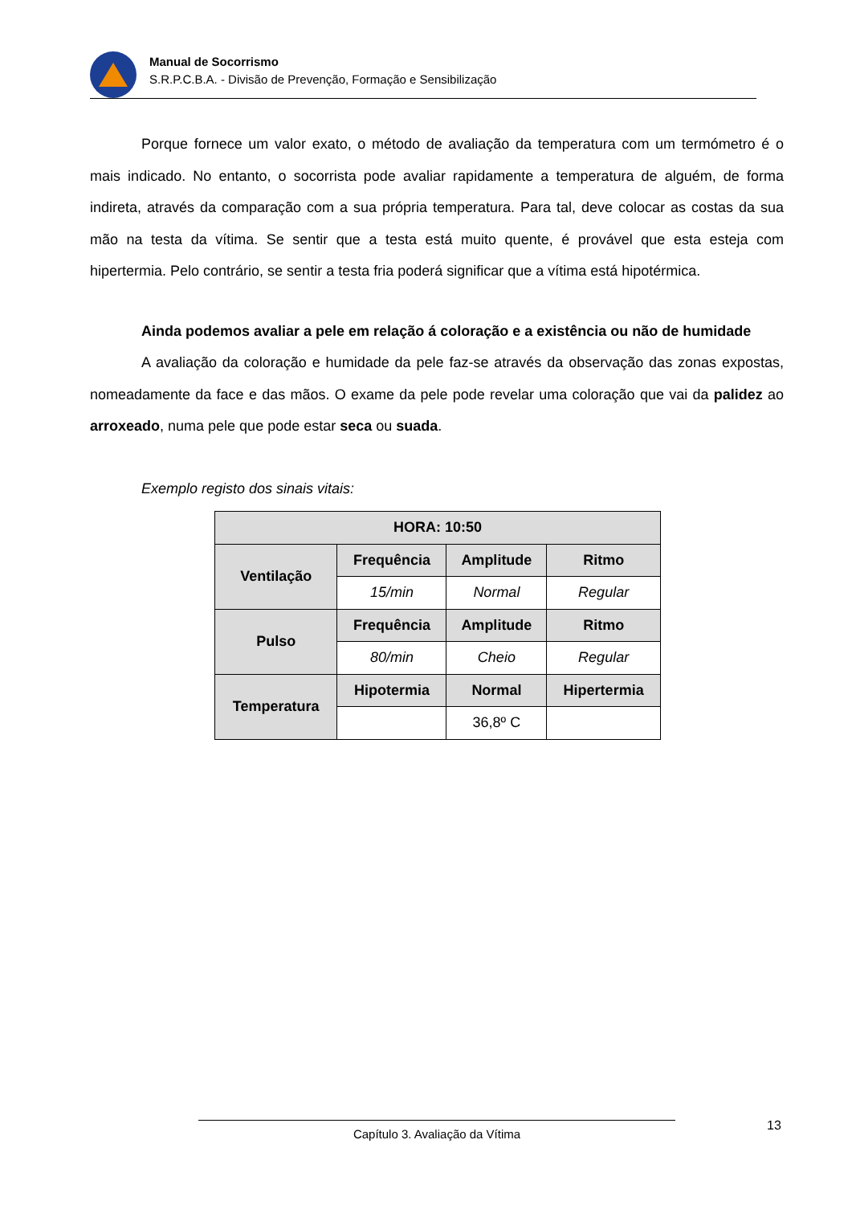Manual de Socorrismo
S.R.P.C.B.A. - Divisão de Prevenção, Formação e Sensibilização
Porque fornece um valor exato, o método de avaliação da temperatura com um termómetro é o mais indicado. No entanto, o socorrista pode avaliar rapidamente a temperatura de alguém, de forma indireta, através da comparação com a sua própria temperatura. Para tal, deve colocar as costas da sua mão na testa da vítima. Se sentir que a testa está muito quente, é provável que esta esteja com hipertermia. Pelo contrário, se sentir a testa fria poderá significar que a vítima está hipotérmica.
Ainda podemos avaliar a pele em relação á coloração e a existência ou não de humidade
A avaliação da coloração e humidade da pele faz-se através da observação das zonas expostas, nomeadamente da face e das mãos. O exame da pele pode revelar uma coloração que vai da palidez ao arroxeado, numa pele que pode estar seca ou suada.
Exemplo registo dos sinais vitais:
| HORA: 10:50 | | | |
| Ventilação | Frequência | Amplitude | Ritmo |
| | 15/min | Normal | Regular |
| Pulso | Frequência | Amplitude | Ritmo |
| | 80/min | Cheio | Regular |
| Temperatura | Hipotermia | Normal | Hipertermia |
| | | 36,8º C | |
Capítulo 3. Avaliação da Vítima 13